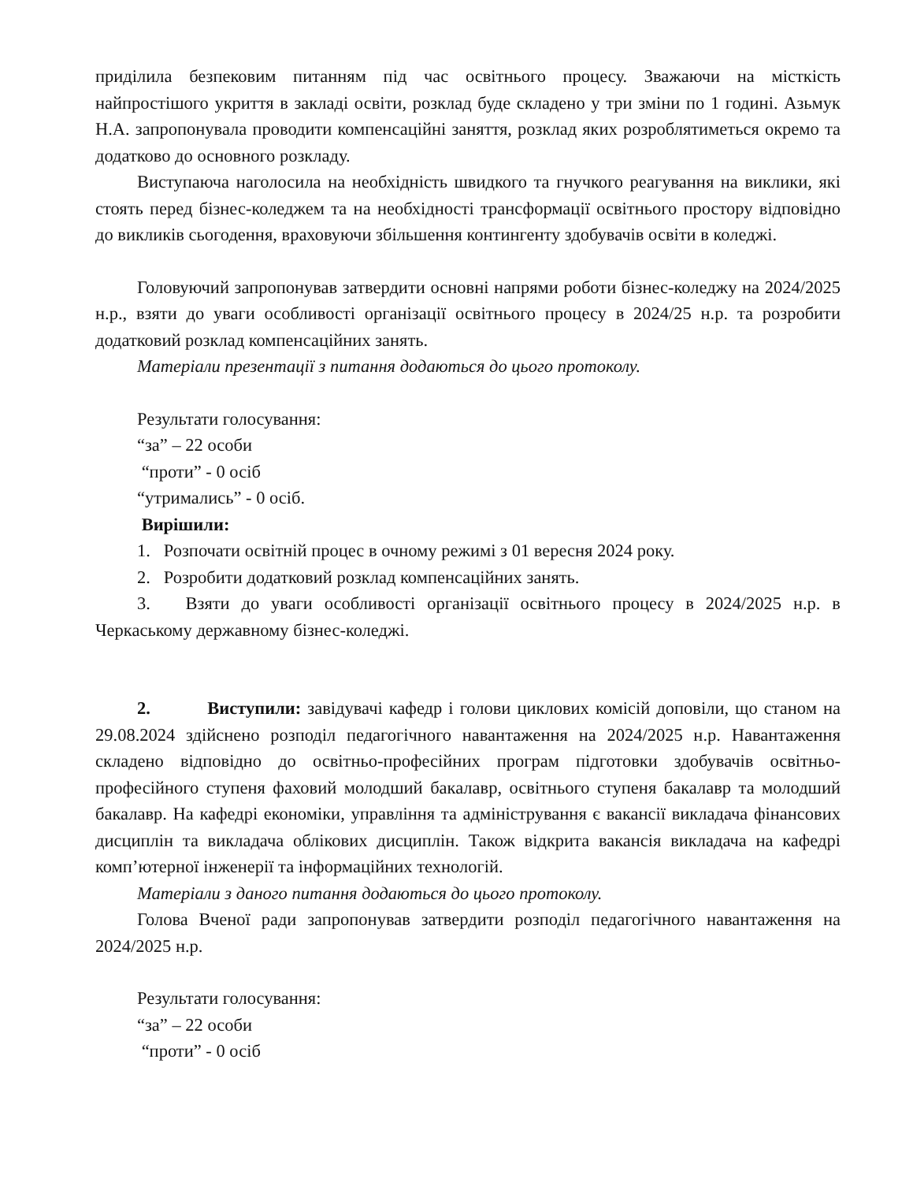приділила безпековим питанням під час освітнього процесу. Зважаючи на місткість найпростішого укриття в закладі освіти, розклад буде складено у три зміни по 1 годині. Азьмук Н.А. запропонувала проводити компенсаційні заняття, розклад яких розроблятиметься окремо та додатково до основного розкладу.
Виступаюча наголосила на необхідність швидкого та гнучкого реагування на виклики, які стоять перед бізнес-коледжем та на необхідності трансформації освітнього простору відповідно до викликів сьогодення, враховуючи збільшення контингенту здобувачів освіти в коледжі.
Головуючий запропонував затвердити основні напрями роботи бізнес-коледжу на 2024/2025 н.р., взяти до уваги особливості організації освітнього процесу в 2024/25 н.р. та розробити додатковий розклад компенсаційних занять.
Матеріали презентації з питання додаються до цього протоколу.
Результати голосування:
“за” – 22 особи
“проти” - 0 осіб
“утримались” - 0 осіб.
Вирішили:
1. Розпочати освітній процес в очному режимі з 01 вересня 2024 року.
2. Розробити додатковий розклад компенсаційних занять.
3. Взяти до уваги особливості організації освітнього процесу в 2024/2025 н.р. в Черкаському державному бізнес-коледжі.
2. Виступили: завідувачі кафедр і голови циклових комісій доповіли, що станом на 29.08.2024 здійснено розподіл педагогічного навантаження на 2024/2025 н.р. Навантаження складено відповідно до освітньо-професійних програм підготовки здобувачів освітньо-професійного ступеня фаховий молодший бакалавр, освітнього ступеня бакалавр та молодший бакалавр. На кафедрі економіки, управління та адміністрування є вакансії викладача фінансових дисциплін та викладача облікових дисциплін. Також відкрита вакансія викладача на кафедрі комп’ютерної інженерії та інформаційних технологій.
Матеріали з даного питання додаються до цього протоколу.
Голова Вченої ради запропонував затвердити розподіл педагогічного навантаження на 2024/2025 н.р.
Результати голосування:
“за” – 22 особи
“проти” - 0 осіб